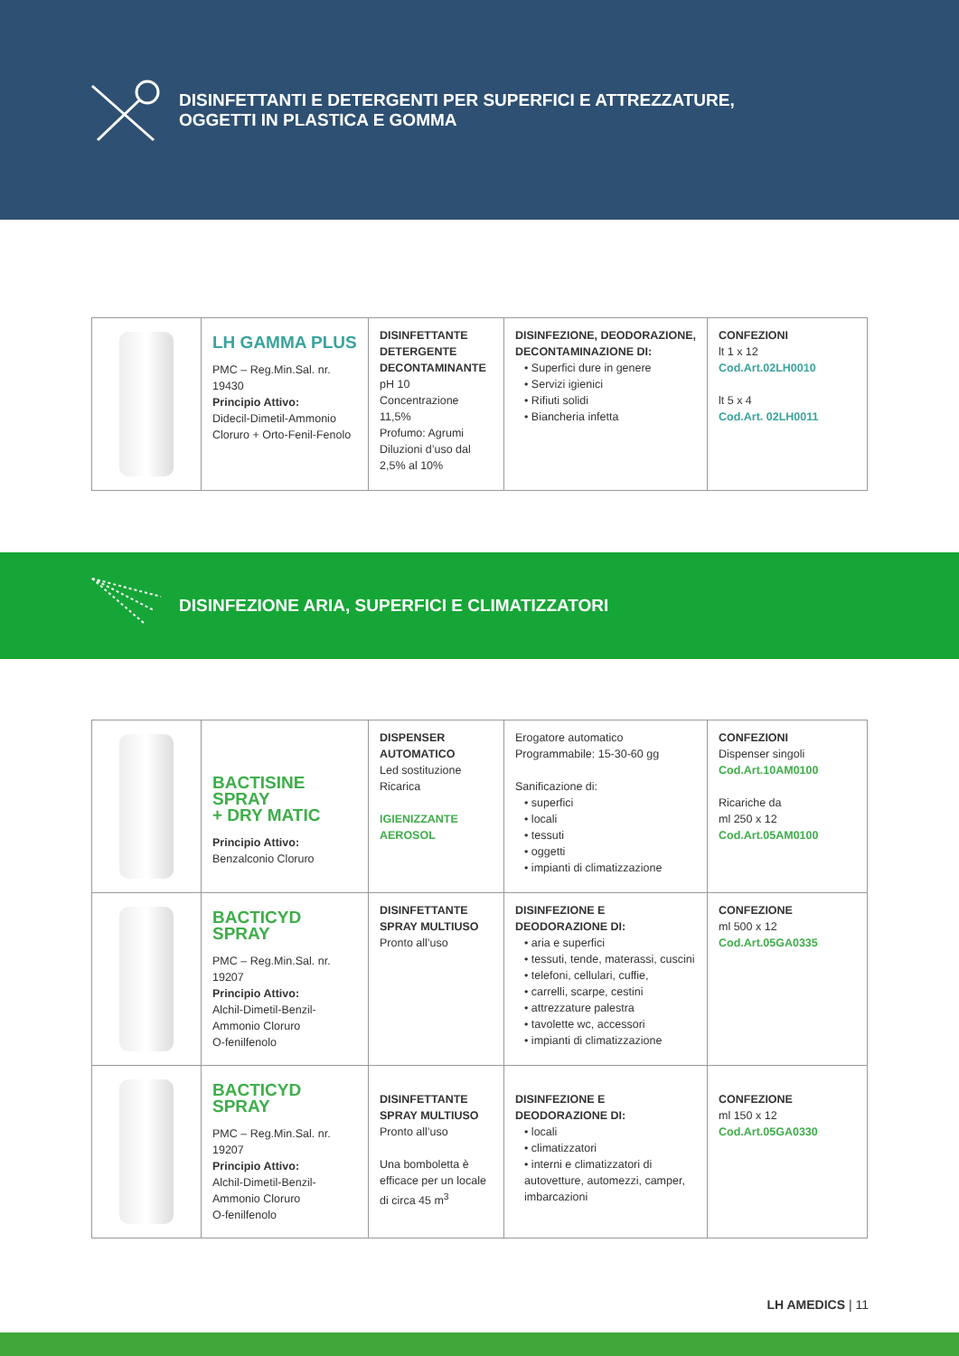DISINFETTANTI E DETERGENTI PER SUPERFICI E ATTREZZATURE,
OGGETTI IN PLASTICA E GOMMA
| | LH GAMMA PLUS PMC – Reg.Min.Sal. nr. 19430 Principio Attivo: Didecil-Dimetil-Ammonio Cloruro + Orto-Fenil-Fenolo | DISINFETTANTE DETERGENTE DECONTAMINANTE pH 10 Concentrazione 11,5% Profumo: Agrumi Diluzioni d’uso dal 2,5% al 10% | DISINFEZIONE, DEODORAZIONE, DECONTAMINAZIONE DI: • Superfici dure in genere • Servizi igienici • Rifiuti solidi • Biancheria infetta | CONFEZIONI lt 1 x 12 Cod.Art.02LH0010 lt 5 x 4 Cod.Art. 02LH0011 |
DISINFEZIONE ARIA, SUPERFICI E CLIMATIZZATORI
| | BACTISINE SPRAY + DRY MATIC Principio Attivo: Benzalconio Cloruro | DISPENSER AUTOMATICO Led sostituzione Ricarica IGIENIZZANTE AEROSOL | Erogatore automatico Programmabile: 15-30-60 gg Sanificazione di: • superfici • locali • tessuti • oggetti • impianti di climatizzazione | CONFEZIONI Dispenser singoli Cod.Art.10AM0100 Ricariche da ml 250 x 12 Cod.Art.05AM0100 |
| | BACTICYD SPRAY PMC – Reg.Min.Sal. nr. 19207 Principio Attivo: Alchil-Dimetil-Benzil-Ammonio Cloruro O-fenilfenolo | DISINFETTANTE SPRAY MULTIUSO Pronto all’uso | DISINFEZIONE E DEODORAZIONE DI: • aria e superfici • tessuti, tende, materassi, cuscini • telefoni, cellulari, cuffie, • carrelli, scarpe, cestini • attrezzature palestra • tavolette wc, accessori • impianti di climatizzazione | CONFEZIONE ml 500 x 12 Cod.Art.05GA0335 |
| | BACTICYD SPRAY PMC – Reg.Min.Sal. nr. 19207 Principio Attivo: Alchil-Dimetil-Benzil-Ammonio Cloruro O-fenilfenolo | DISINFETTANTE SPRAY MULTIUSO Pronto all’uso Una bomboletta è efficace per un locale di circa 45 m<sup>3</sup> | DISINFEZIONE E DEODORAZIONE DI: • locali • climatizzatori • interni e climatizzatori di autovetture, automezzi, camper, imbarcazioni | CONFEZIONE ml 150 x 12 Cod.Art.05GA0330 |
LH AMEDICS | 11